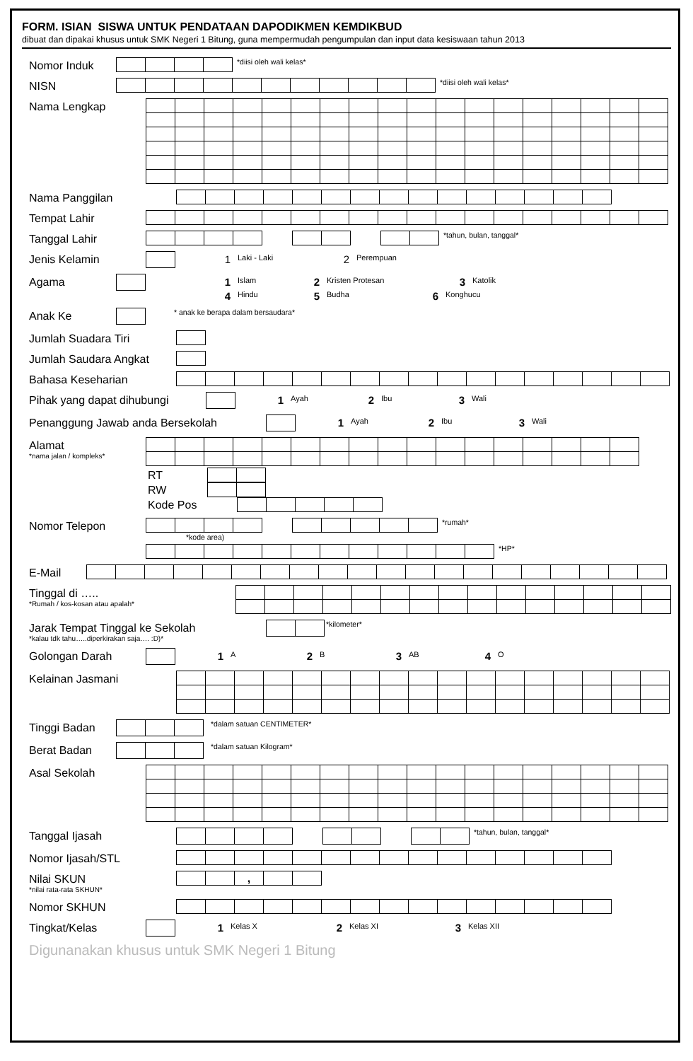FORM. ISIAN SISWA UNTUK PENDATAAN DAPODIKMEN KEMDIKBUD
dibuat dan dipakai khusus untuk SMK Negeri 1 Bitung, guna mempermudah pengumpulan dan input data kesiswaan tahun 2013
Nomor Induk
*diisi oleh wali kelas*
NISN
*diisi oleh wali kelas*
Nama Lengkap
Nama Panggilan
Tempat Lahir
Tanggal Lahir
*tahun, bulan, tanggal*
Jenis Kelamin 1 Laki - Laki 2 Perempuan
Agama 1 Islam 2 Kristen Protesan 3 Katolik
4 Hindu 5 Budha 6 Konghucu
Anak Ke
* anak ke berapa dalam bersaudara*
Jumlah Suadara Tiri
Jumlah Saudara Angkat
Bahasa Keseharian
Pihak yang dapat dihubungi 1 Ayah 2 Ibu 3 Wali
Penanggung Jawab anda Bersekolah 1 Ayah 2 Ibu 3 Wali
Alamat
*nama jalan / kompleks*
RT
RW
Kode Pos
Nomor Telepon
*rumah*
*kode area)
*HP*
E-Mail
Tinggal di …..
*Rumah / kos-kosan atau apalah*
Jarak Tempat Tinggal ke Sekolah
*kalau tdk tahu…..diperkirakan saja…. :D)*
*kilometer*
Golongan Darah 1 A 2 B 3 AB 4 O
Kelainan Jasmani
Tinggi Badan
*dalam satuan CENTIMETER*
Berat Badan
*dalam satuan Kilogram*
Asal Sekolah
Tanggal Ijasah
*tahun, bulan, tanggal*
Nomor Ijasah/STL
Nilai SKUN
*nilai rata-rata SKHUN*
| | | , | | |
Nomor SKHUN
Tingkat/Kelas 1 Kelas X 2 Kelas XI 3 Kelas XII
Digunanakan khusus untuk SMK Negeri 1 Bitung